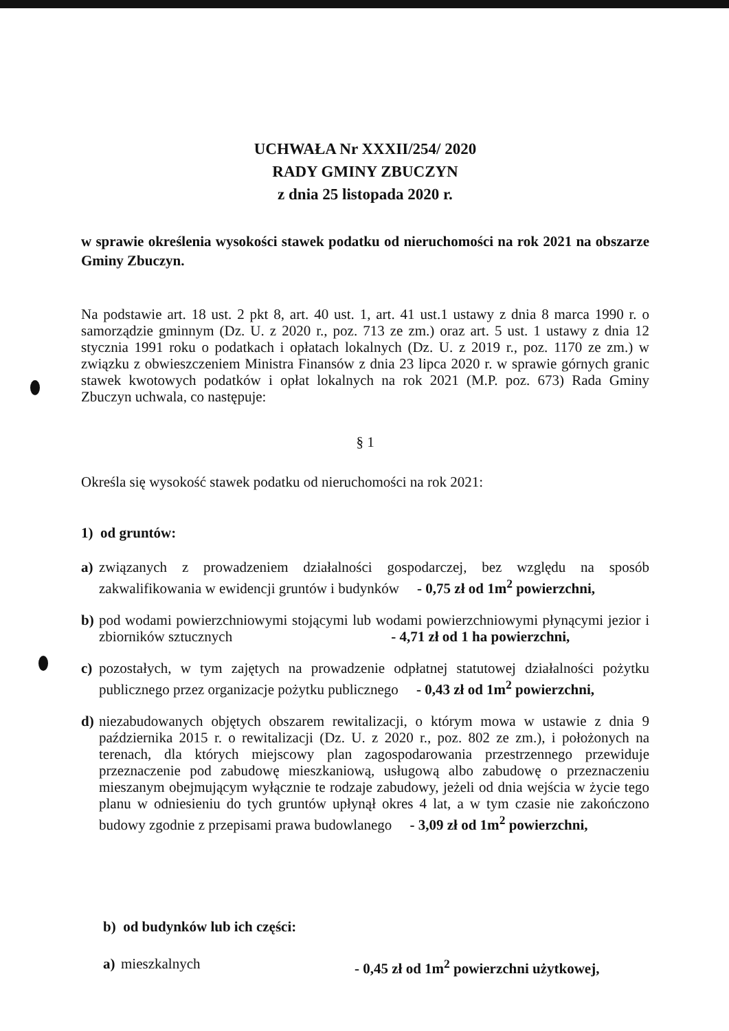UCHWAŁA Nr XXXII/254/ 2020
RADY GMINY ZBUCZYN
z dnia 25 listopada 2020 r.
w sprawie określenia wysokości stawek podatku od nieruchomości na rok 2021 na obszarze Gminy Zbuczyn.
Na podstawie art. 18 ust. 2 pkt 8, art. 40 ust. 1, art. 41 ust.1 ustawy z dnia 8 marca 1990 r. o samorządzie gminnym (Dz. U. z 2020 r., poz. 713 ze zm.) oraz art. 5 ust. 1 ustawy z dnia 12 stycznia 1991 roku o podatkach i opłatach lokalnych (Dz. U. z 2019 r., poz. 1170 ze zm.) w związku z obwieszczeniem Ministra Finansów z dnia 23 lipca 2020 r. w sprawie górnych granic stawek kwotowych podatków i opłat lokalnych na rok 2021 (M.P. poz. 673) Rada Gminy Zbuczyn uchwala, co następuje:
§ 1
Określa się wysokość stawek podatku od nieruchomości na rok 2021:
1) od gruntów:
a) związanych z prowadzeniem działalności gospodarczej, bez względu na sposób zakwalifikowania w ewidencji gruntów i budynków - 0,75 zł od 1m<sup>2</sup> powierzchni,
b) pod wodami powierzchniowymi stojącymi lub wodami powierzchniowymi płynącymi jezior i zbiorników sztucznych - 4,71 zł od 1 ha powierzchni,
c) pozostałych, w tym zajętych na prowadzenie odpłatnej statutowej działalności pożytku publicznego przez organizacje pożytku publicznego - 0,43 zł od 1m<sup>2</sup> powierzchni,
d) niezabudowanych objętych obszarem rewitalizacji, o którym mowa w ustawie z dnia 9 października 2015 r. o rewitalizacji (Dz. U. z 2020 r., poz. 802 ze zm.), i położonych na terenach, dla których miejscowy plan zagospodarowania przestrzennego przewiduje przeznaczenie pod zabudowę mieszkaniową, usługową albo zabudowę o przeznaczeniu mieszanym obejmującym wyłącznie te rodzaje zabudowy, jeżeli od dnia wejścia w życie tego planu w odniesieniu do tych gruntów upłynął okres 4 lat, a w tym czasie nie zakończono budowy zgodnie z przepisami prawa budowlanego - 3,09 zł od 1m<sup>2</sup> powierzchni,
b) od budynków lub ich części:
a) mieszkalnych - 0,45 zł od 1m<sup>2</sup> powierzchni użytkowej,